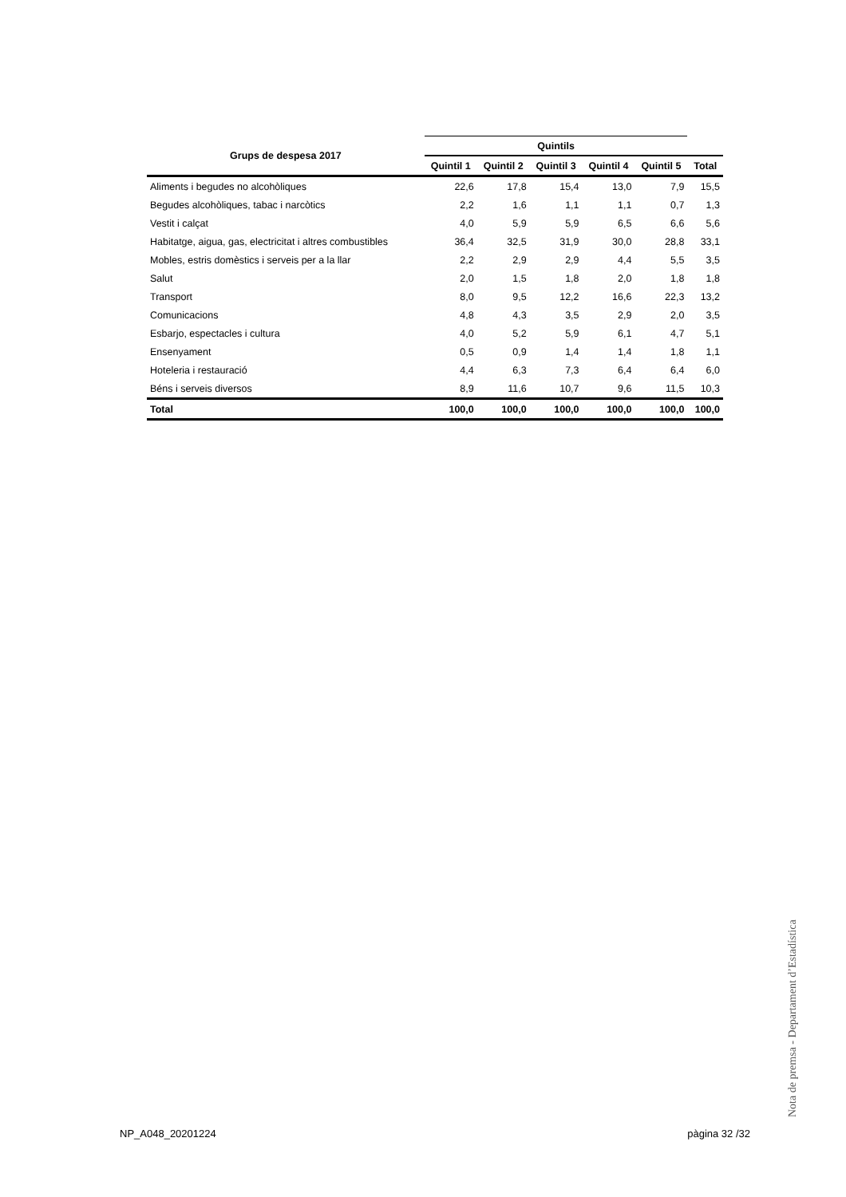| Grups de despesa 2017 | Quintils | | | | | |
| --- | --- | --- | --- | --- | --- | --- |
| | Quintil 1 | Quintil 2 | Quintil 3 | Quintil 4 | Quintil 5 | Total |
| Aliments i begudes no alcohòliques | 22,6 | 17,8 | 15,4 | 13,0 | 7,9 | 15,5 |
| Begudes alcohòliques, tabac i narcòtics | 2,2 | 1,6 | 1,1 | 1,1 | 0,7 | 1,3 |
| Vestit i calçat | 4,0 | 5,9 | 5,9 | 6,5 | 6,6 | 5,6 |
| Habitatge, aigua, gas, electricitat i altres combustibles | 36,4 | 32,5 | 31,9 | 30,0 | 28,8 | 33,1 |
| Mobles, estris domèstics i serveis per a la llar | 2,2 | 2,9 | 2,9 | 4,4 | 5,5 | 3,5 |
| Salut | 2,0 | 1,5 | 1,8 | 2,0 | 1,8 | 1,8 |
| Transport | 8,0 | 9,5 | 12,2 | 16,6 | 22,3 | 13,2 |
| Comunicacions | 4,8 | 4,3 | 3,5 | 2,9 | 2,0 | 3,5 |
| Esbarjo, espectacles i cultura | 4,0 | 5,2 | 5,9 | 6,1 | 4,7 | 5,1 |
| Ensenyament | 0,5 | 0,9 | 1,4 | 1,4 | 1,8 | 1,1 |
| Hoteleria i restauració | 4,4 | 6,3 | 7,3 | 6,4 | 6,4 | 6,0 |
| Béns i serveis diversos | 8,9 | 11,6 | 10,7 | 9,6 | 11,5 | 10,3 |
| Total | 100,0 | 100,0 | 100,0 | 100,0 | 100,0 | 100,0 |
Nota de premsa - Departament d’Estadística
NP_A048_20201224 pàgina 32 /32